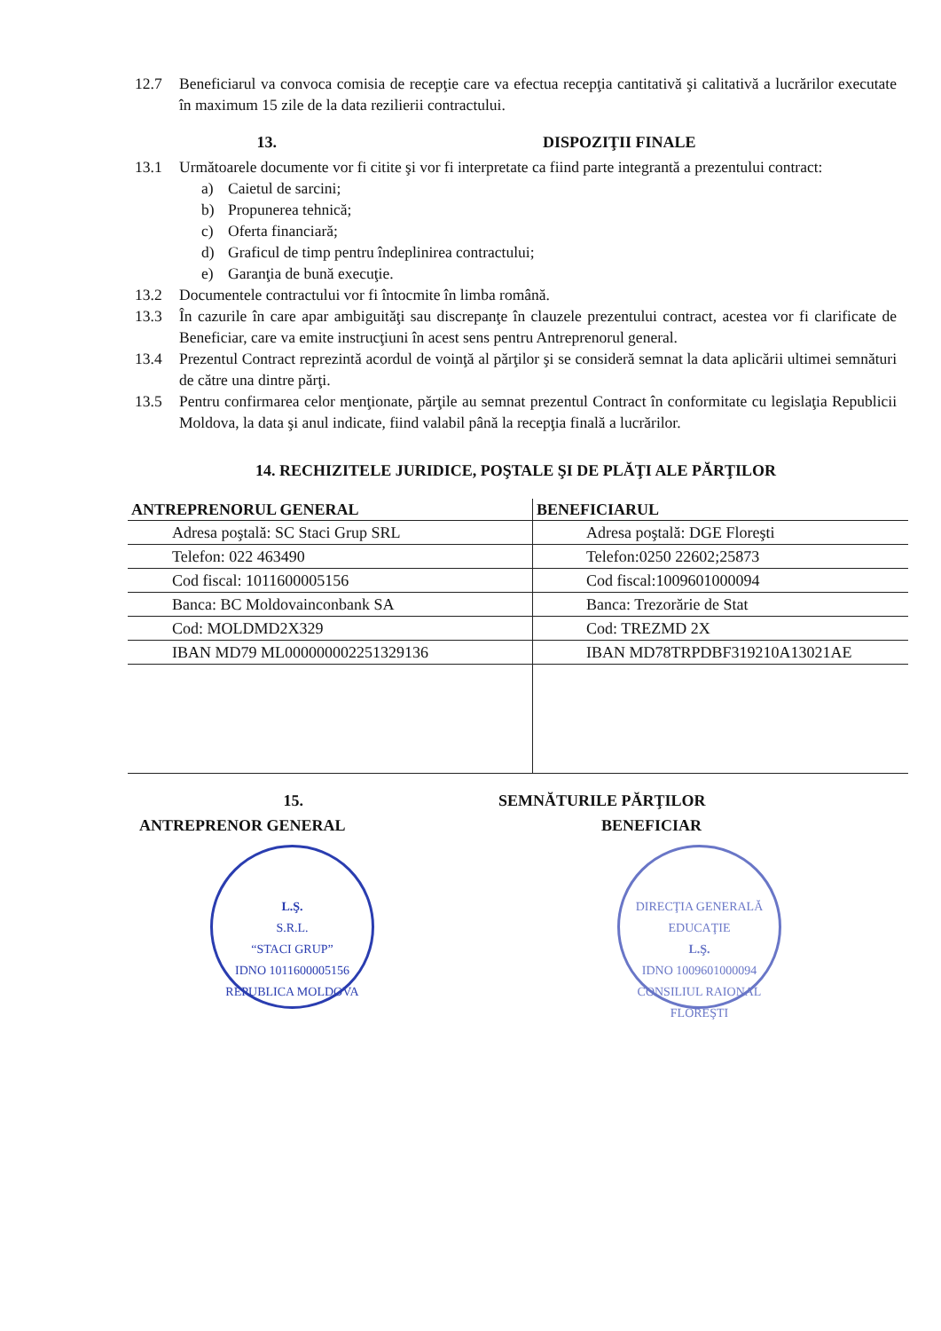12.7 Beneficiarul va convoca comisia de recepţie care va efectua recepţia cantitativă şi calitativă a lucrărilor executate în maximum 15 zile de la data rezilierii contractului.
13. DISPOZIŢII FINALE
13.1 Următoarele documente vor fi citite şi vor fi interpretate ca fiind parte integrantă a prezentului contract:
a) Caietul de sarcini;
b) Propunerea tehnică;
c) Oferta financiară;
d) Graficul de timp pentru îndeplinirea contractului;
e) Garanţia de bună execuţie.
13.2 Documentele contractului vor fi întocmite în limba română.
13.3 În cazurile în care apar ambiguităţi sau discrepanţe în clauzele prezentului contract, acestea vor fi clarificate de Beneficiar, care va emite instrucţiuni în acest sens pentru Antreprenorul general.
13.4 Prezentul Contract reprezintă acordul de voinţă al părţilor şi se consideră semnat la data aplicării ultimei semnături de către una dintre părţi.
13.5 Pentru confirmarea celor menţionate, părţile au semnat prezentul Contract în conformitate cu legislaţia Republicii Moldova, la data şi anul indicate, fiind valabil până la recepţia finală a lucrărilor.
14. RECHIZITELE JURIDICE, POŞTALE ŞI DE PLĂŢI ALE PĂRŢILOR
| ANTREPRENORUL GENERAL | BENEFICIARUL |
| --- | --- |
| Adresa poştală: SC Staci Grup SRL | Adresa poştală: DGE Floreşti |
| Telefon: 022 463490 | Telefon:0250 22602;25873 |
| Cod fiscal: 1011600005156 | Cod fiscal:1009601000094 |
| Banca: BC Moldovainconbank SA | Banca: Trezorărie de Stat |
| Cod: MOLDMD2X329 | Cod: TREZMD 2X |
| IBAN MD79 ML000000002251329136 | IBAN MD78TRPDBF319210A13021AE |
15. SEMNĂTURILE PĂRŢILOR
ANTREPRENOR GENERAL BENEFICIAR
L.Ş.
S.R.L.
“STACI GRUP”
IDNO 1011600005156
REPUBLICA MOLDOVA
DIRECŢIA GENERALĂ EDUCAŢIE
L.Ş.
IDNO 1009601000094
CONSILIUL RAIONAL FLOREŞTI